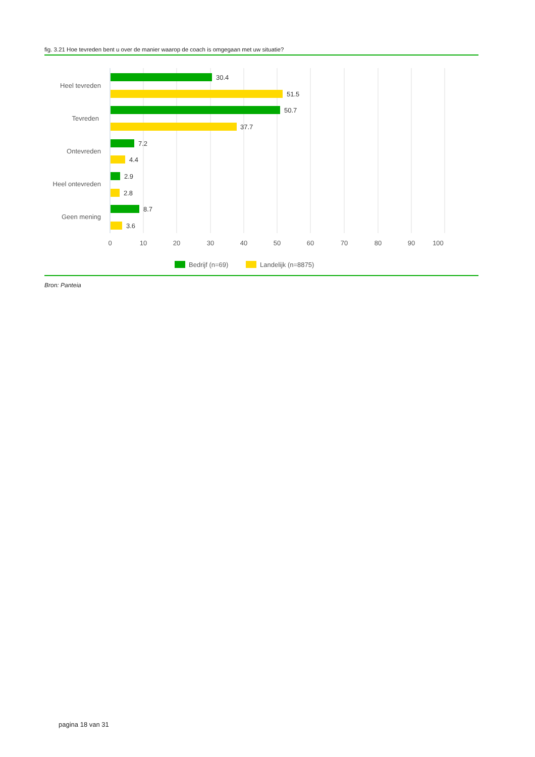fig. 3.21 Hoe tevreden bent u over de manier waarop de coach is omgegaan met uw situatie?
30.4
51.5
50.7
37.7
7.2
4.4
2.9
2.8
8.7
3.6
Heel tevreden
Tevreden
Ontevreden
Heel ontevreden
Geen mening
0
10
20
30
40
50
60
70
80
90
100
Bedrijf (n=69)
Landelijk (n=8875)
Bron: Panteia
pagina 18 van 31